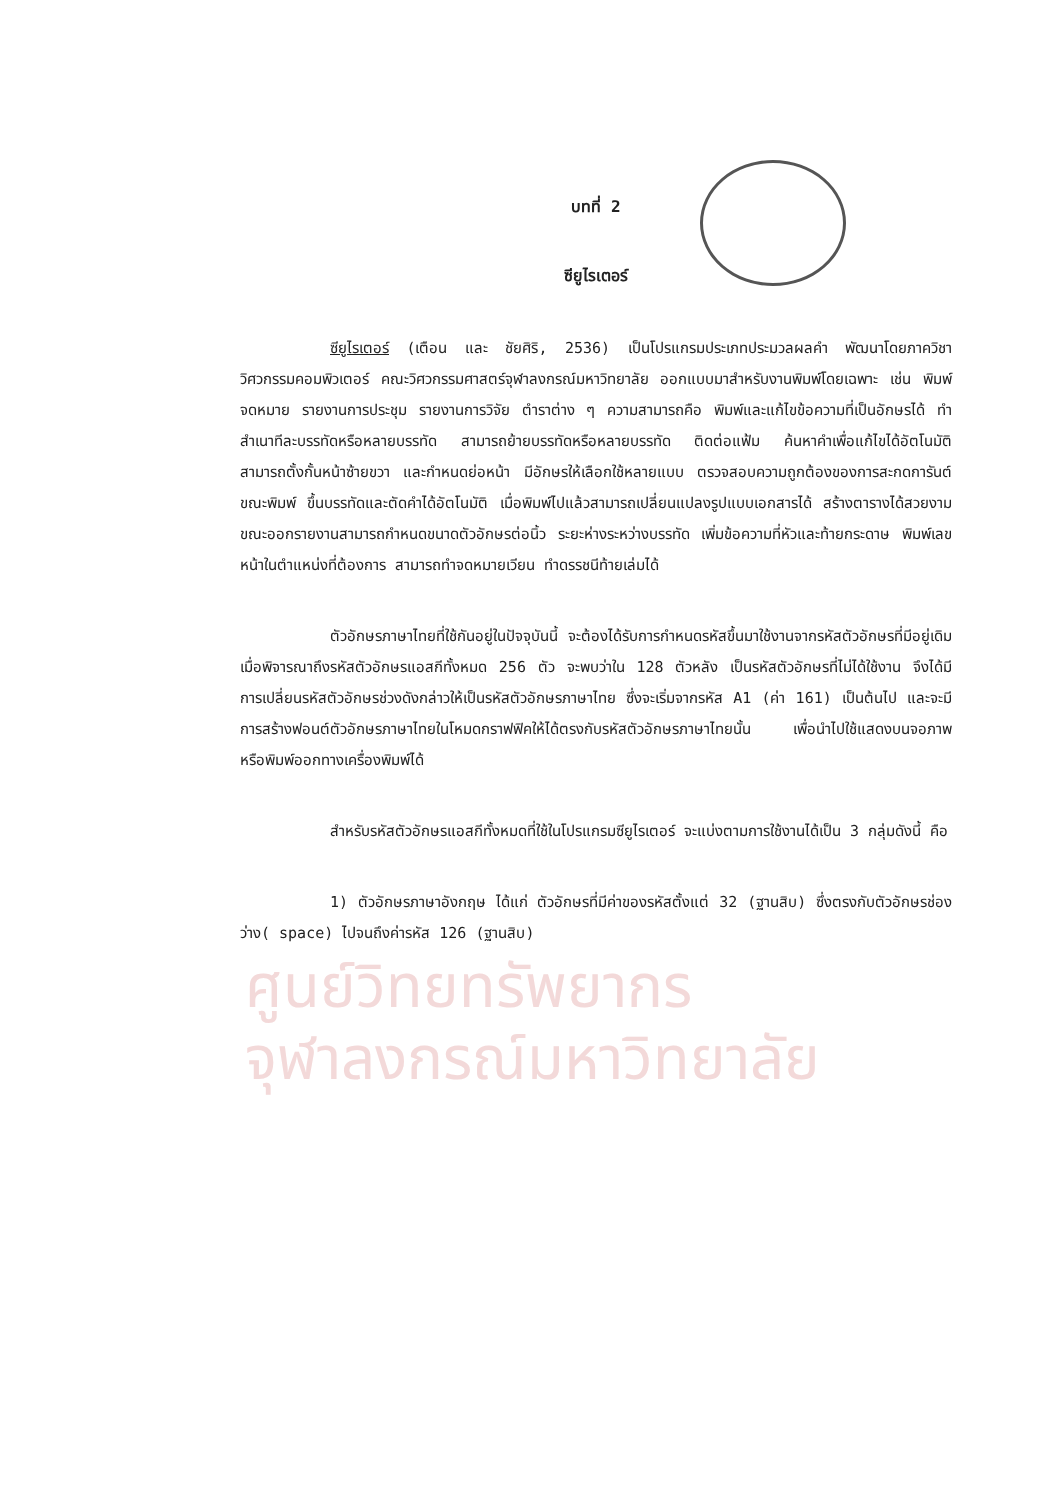ศูนย์วิทยทรัพยากร
จุฬาลงกรณ์มหาวิทยาลัย
บทที่ 2
ซียูไรเตอร์
ซียูไรเตอร์ (เตือน และ ชัยศิริ, 2536) เป็นโปรแกรมประเภทประมวลผลคำ พัฒนาโดยภาควิชาวิศวกรรมคอมพิวเตอร์ คณะวิศวกรรมศาสตร์จุฬาลงกรณ์มหาวิทยาลัย ออกแบบมาสำหรับงานพิมพ์โดยเฉพาะ เช่น พิมพ์จดหมาย รายงานการประชุม รายงานการวิจัย ตำราต่าง ๆ ความสามารถคือ พิมพ์และแก้ไขข้อความที่เป็นอักษรได้ ทำสำเนาทีละบรรทัดหรือหลายบรรทัด สามารถย้ายบรรทัดหรือหลายบรรทัด ติดต่อแฟ้ม ค้นหาคำเพื่อแก้ไขได้อัตโนมัติ สามารถตั้งกั้นหน้าซ้ายขวา และกำหนดย่อหน้า มีอักษรให้เลือกใช้หลายแบบ ตรวจสอบความถูกต้องของการสะกดการันต์ขณะพิมพ์ ขึ้นบรรทัดและตัดคำได้อัตโนมัติ เมื่อพิมพ์ไปแล้วสามารถเปลี่ยนแปลงรูปแบบเอกสารได้ สร้างตารางได้สวยงาม ขณะออกรายงานสามารถกำหนดขนาดตัวอักษรต่อนิ้ว ระยะห่างระหว่างบรรทัด เพิ่มข้อความที่หัวและท้ายกระดาษ พิมพ์เลขหน้าในตำแหน่งที่ต้องการ สามารถทำจดหมายเวียน ทำดรรชนีท้ายเล่มได้
ตัวอักษรภาษาไทยที่ใช้กันอยู่ในปัจจุบันนี้ จะต้องได้รับการกำหนดรหัสขึ้นมาใช้งานจากรหัสตัวอักษรที่มีอยู่เดิม เมื่อพิจารณาถึงรหัสตัวอักษรแอสกีทั้งหมด 256 ตัว จะพบว่าใน 128 ตัวหลัง เป็นรหัสตัวอักษรที่ไม่ได้ใช้งาน จึงได้มีการเปลี่ยนรหัสตัวอักษรช่วงดังกล่าวให้เป็นรหัสตัวอักษรภาษาไทย ซึ่งจะเริ่มจากรหัส A1 (ค่า 161) เป็นต้นไป และจะมีการสร้างฟอนต์ตัวอักษรภาษาไทยในโหมดกราฟฟิคให้ได้ตรงกับรหัสตัวอักษรภาษาไทยนั้น เพื่อนำไปใช้แสดงบนจอภาพ หรือพิมพ์ออกทางเครื่องพิมพ์ได้
สำหรับรหัสตัวอักษรแอสกีทั้งหมดที่ใช้ในโปรแกรมซียูไรเตอร์ จะแบ่งตามการใช้งานได้เป็น 3 กลุ่มดังนี้ คือ
1) ตัวอักษรภาษาอังกฤษ ได้แก่ ตัวอักษรที่มีค่าของรหัสตั้งแต่ 32 (ฐานสิบ) ซึ่งตรงกับตัวอักษรช่องว่าง( space) ไปจนถึงค่ารหัส 126 (ฐานสิบ)